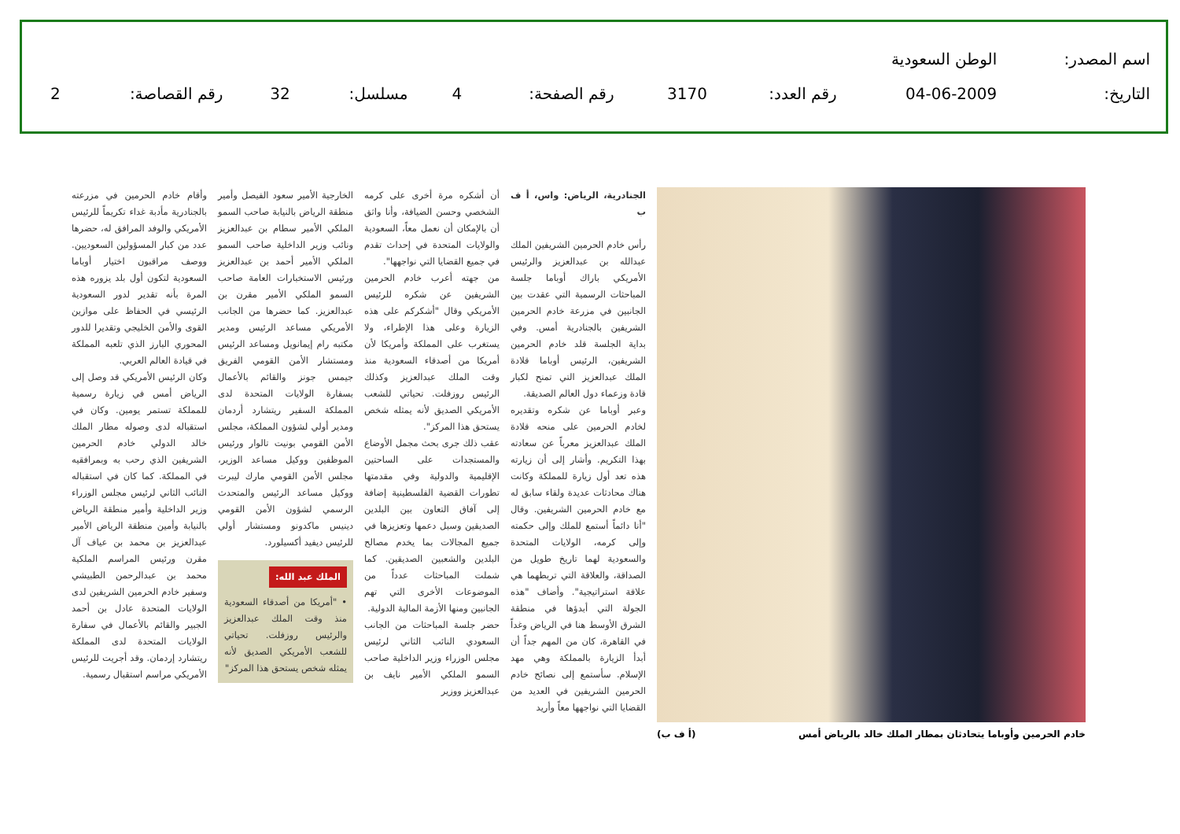| اسم المصدر: | الوطن السعودية | | | | | | | | |
| التاريخ: | 04-06-2009 | رقم العدد: | 3170 | رقم الصفحة: | 4 | مسلسل: | 32 | رقم القصاصة: | 2 |
خادم الحرمين وأوباما يتحادثان بمطار الملك خالد بالرياض أمس (أ ف ب)
الجنادرية، الرياض: واس، أ ف ب
رأس خادم الحرمين الشريفين الملك عبدالله بن عبدالعزيز والرئيس الأمريكي باراك أوباما جلسة المباحثات الرسمية التي عقدت بين الجانبين في مزرعة خادم الحرمين الشريفين بالجنادرية أمس. وفي بداية الجلسة قلد خادم الحرمين الشريفين، الرئيس أوباما قلادة الملك عبدالعزيز التي تمنح لكبار قادة وزعماء دول العالم الصديقة.
وعبر أوباما عن شكره وتقديره لخادم الحرمين على منحه قلادة الملك عبدالعزيز معرباً عن سعادته بهذا التكريم. وأشار إلى أن زيارته هذه تعد أول زيارة للمملكة وكانت هناك محادثات عديدة ولقاء سابق له مع خادم الحرمين الشريفين. وقال "أنا دائماً أستمع للملك وإلى حكمته وإلى كرمه، الولايات المتحدة والسعودية لهما تاريخ طويل من الصداقة، والعلاقة التي تربطهما هي علاقة استراتيجية". وأضاف "هذه الجولة التي أبدؤها في منطقة الشرق الأوسط هنا في الرياض وغداً في القاهرة، كان من المهم جداً أن أبدأ الزيارة بالمملكة وهي مهد الإسلام. سأستمع إلى نصائح خادم الحرمين الشريفين في العديد من القضايا التي نواجهها معاً وأريد
أن أشكره مرة أخرى على كرمه الشخصي وحسن الضيافة، وأنا واثق أن بالإمكان أن نعمل معاً، السعودية والولايات المتحدة في إحداث تقدم في جميع القضايا التي نواجهها".
من جهته أعرب خادم الحرمين الشريفين عن شكره للرئيس الأمريكي وقال "أشكركم على هذه الزيارة وعلى هذا الإطراء، ولا يستغرب على المملكة وأمريكا لأن أمريكا من أصدقاء السعودية منذ وقت الملك عبدالعزيز وكذلك الرئيس روزفلت. تحياتي للشعب الأمريكي الصديق لأنه يمثله شخص يستحق هذا المركز".
عقب ذلك جرى بحث مجمل الأوضاع والمستجدات على الساحتين الإقليمية والدولية وفي مقدمتها تطورات القضية الفلسطينية إضافة إلى آفاق التعاون بين البلدين الصديقين وسبل دعمها وتعزيزها في جميع المجالات بما يخدم مصالح البلدين والشعبين الصديقين. كما شملت المباحثات عدداً من الموضوعات الأخرى التي تهم الجانبين ومنها الأزمة المالية الدولية.
حضر جلسة المباحثات من الجانب السعودي النائب الثاني لرئيس مجلس الوزراء وزير الداخلية صاحب السمو الملكي الأمير نايف بن عبدالعزيز ووزير
الخارجية الأمير سعود الفيصل وأمير منطقة الرياض بالنيابة صاحب السمو الملكي الأمير سطام بن عبدالعزيز ونائب وزير الداخلية صاحب السمو الملكي الأمير أحمد بن عبدالعزيز ورئيس الاستخبارات العامة صاحب السمو الملكي الأمير مقرن بن عبدالعزيز. كما حضرها من الجانب الأمريكي مساعد الرئيس ومدير مكتبه رام إيمانويل ومساعد الرئيس ومستشار الأمن القومي الفريق جيمس جونز والقائم بالأعمال بسفارة الولايات المتحدة لدى المملكة السفير ريتشارد أردمان ومدير أولي لشؤون المملكة، مجلس الأمن القومي بونيت تالوار ورئيس الموظفين ووكيل مساعد الوزير، مجلس الأمن القومي مارك ليبرت ووكيل مساعد الرئيس والمتحدث الرسمي لشؤون الأمن القومي دينيس ماكدونو ومستشار أولي للرئيس ديفيد أكسيلورد.
الملك عبد الله:
• "أمريكا من أصدقاء السعودية منذ وقت الملك عبدالعزيز والرئيس روزفلت. تحياتي للشعب الأمريكي الصديق لأنه يمثله شخص يستحق هذا المركز"
وأقام خادم الحرمين في مزرعته بالجنادرية مأدبة غداء تكريماً للرئيس الأمريكي والوفد المرافق له، حضرها عدد من كبار المسؤولين السعوديين. ووصف مراقبون اختيار أوباما السعودية لتكون أول بلد يزوره هذه المرة بأنه تقدير لدور السعودية الرئيسي في الحفاظ على موازين القوى والأمن الخليجي وتقديرا للدور المحوري البارز الذي تلعبه المملكة في قيادة العالم العربي.
وكان الرئيس الأمريكي قد وصل إلى الرياض أمس في زيارة رسمية للمملكة تستمر يومين. وكان في استقباله لدى وصوله مطار الملك خالد الدولي خادم الحرمين الشريفين الذي رحب به وبمرافقيه في المملكة. كما كان في استقباله النائب الثاني لرئيس مجلس الوزراء وزير الداخلية وأمير منطقة الرياض بالنيابة وأمين منطقة الرياض الأمير عبدالعزيز بن محمد بن عياف آل مقرن ورئيس المراسم الملكية محمد بن عبدالرحمن الطبيشي وسفير خادم الحرمين الشريفين لدى الولايات المتحدة عادل بن أحمد الجبير والقائم بالأعمال في سفارة الولايات المتحدة لدى المملكة ريتشارد إردمان. وقد أجريت للرئيس الأمريكي مراسم استقبال رسمية.